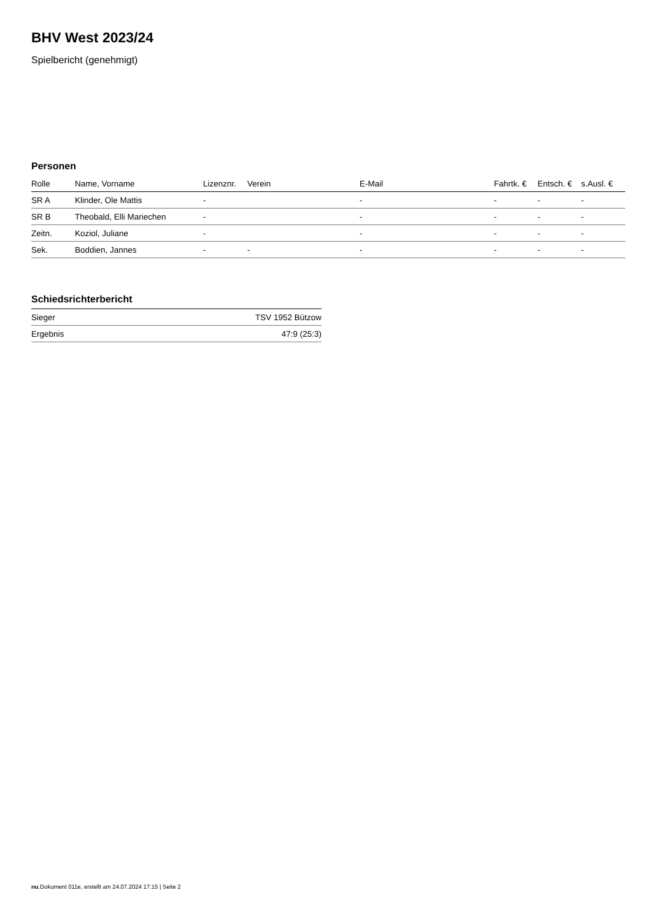BHV West 2023/24
Spielbericht (genehmigt)
Personen
| Rolle | Name, Vorname | Lizenznr. | Verein | E-Mail | Fahrtk. € | Entsch. € | s.Ausl. € |
| --- | --- | --- | --- | --- | --- | --- | --- |
| SR A | Klinder, Ole Mattis | - | | - | - | - | - |
| SR B | Theobald, Elli Mariechen | - | | - | - | - | - |
| Zeitn. | Koziol, Juliane | - | | - | - | - | - |
| Sek. | Boddien, Jannes | - | - | - | - | - | - |
Schiedsrichterbericht
| Sieger | TSV 1952 Bützow |
| Ergebnis | 47:9 (25:3) |
nu.Dokument 011e, erstellt am 24.07.2024 17:15 | Seite 2